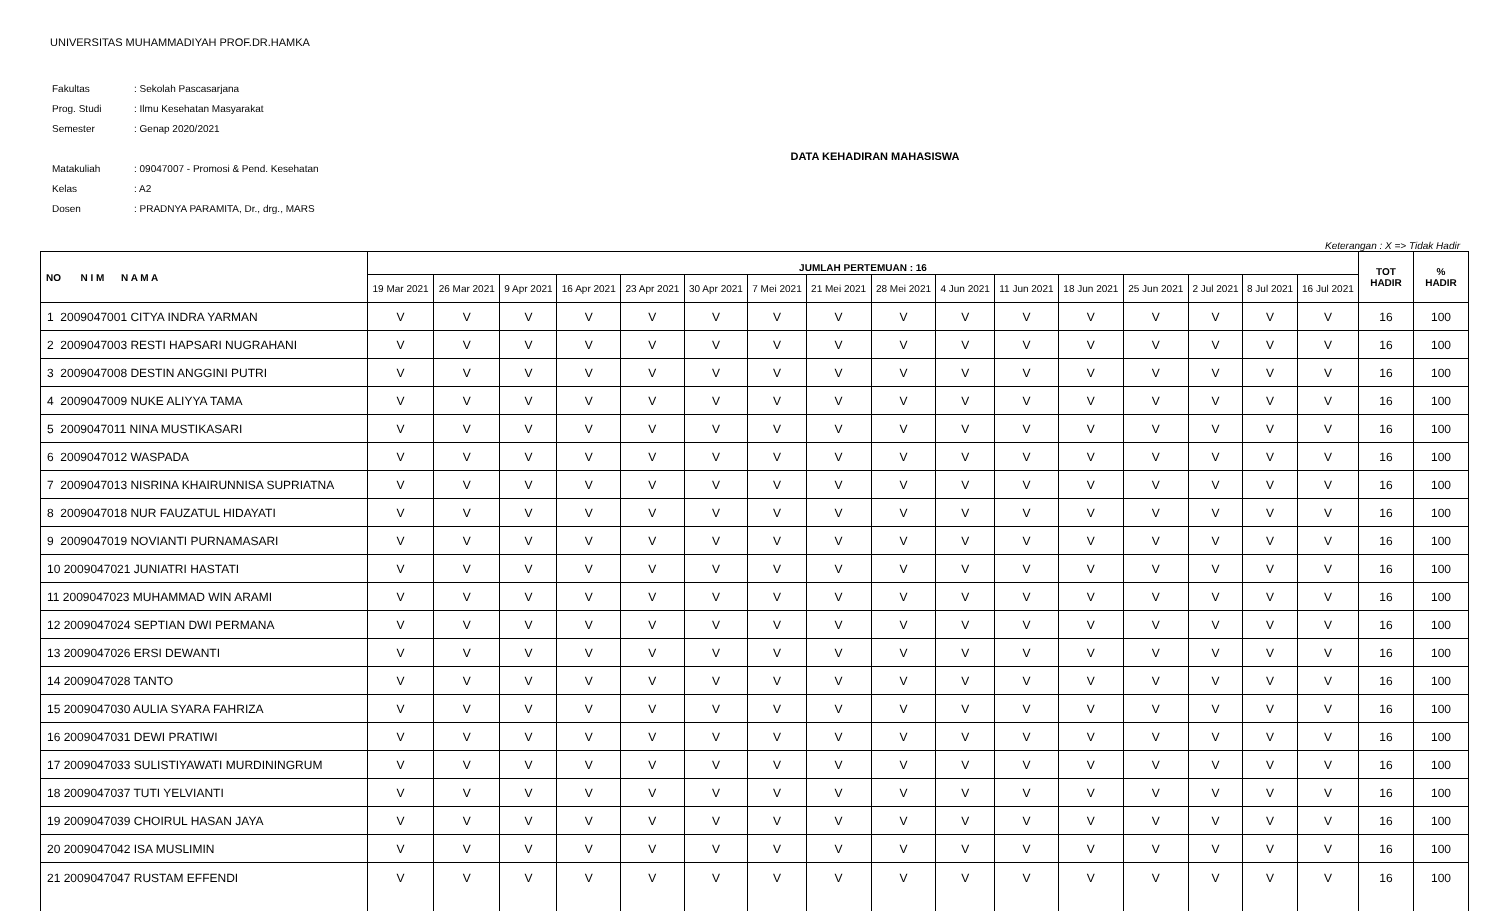UNIVERSITAS MUHAMMADIYAH PROF.DR.HAMKA
| Fakultas | : Sekolah Pascasarjana |
| Prog. Studi | : Ilmu Kesehatan Masyarakat |
| Semester | : Genap 2020/2021 |
| Matakuliah | : 09047007 - Promosi & Pend. Kesehatan |
| Kelas | : A2 |
| Dosen | : PRADNYA PARAMITA, Dr., drg., MARS |
DATA KEHADIRAN MAHASISWA
Keterangan : X => Tidak Hadir
| NO N I M N A M A | JUMLAH PERTEMUAN : 16 | | | | | | | | | | | | | | | | TOT HADIR | % HADIR |
| --- | --- | --- | --- | --- | --- | --- | --- | --- | --- | --- | --- | --- | --- | --- | --- | --- | --- | --- |
| | 19 Mar 2021 | 26 Mar 2021 | 9 Apr 2021 | 16 Apr 2021 | 23 Apr 2021 | 30 Apr 2021 | 7 Mei 2021 | 21 Mei 2021 | 28 Mei 2021 | 4 Jun 2021 | 11 Jun 2021 | 18 Jun 2021 | 25 Jun 2021 | 2 Jul 2021 | 8 Jul 2021 | 16 Jul 2021 | | |
| 1 2009047001 CITYA INDRA YARMAN | V | V | V | V | V | V | V | V | V | V | V | V | V | V | V | V | 16 | 100 |
| 2 2009047003 RESTI HAPSARI NUGRAHANI | V | V | V | V | V | V | V | V | V | V | V | V | V | V | V | V | 16 | 100 |
| 3 2009047008 DESTIN ANGGINI PUTRI | V | V | V | V | V | V | V | V | V | V | V | V | V | V | V | V | 16 | 100 |
| 4 2009047009 NUKE ALIYYA TAMA | V | V | V | V | V | V | V | V | V | V | V | V | V | V | V | V | 16 | 100 |
| 5 2009047011 NINA MUSTIKASARI | V | V | V | V | V | V | V | V | V | V | V | V | V | V | V | V | 16 | 100 |
| 6 2009047012 WASPADA | V | V | V | V | V | V | V | V | V | V | V | V | V | V | V | V | 16 | 100 |
| 7 2009047013 NISRINA KHAIRUNNISA SUPRIATNA | V | V | V | V | V | V | V | V | V | V | V | V | V | V | V | V | 16 | 100 |
| 8 2009047018 NUR FAUZATUL HIDAYATI | V | V | V | V | V | V | V | V | V | V | V | V | V | V | V | V | 16 | 100 |
| 9 2009047019 NOVIANTI PURNAMASARI | V | V | V | V | V | V | V | V | V | V | V | V | V | V | V | V | 16 | 100 |
| 10 2009047021 JUNIATRI HASTATI | V | V | V | V | V | V | V | V | V | V | V | V | V | V | V | V | 16 | 100 |
| 11 2009047023 MUHAMMAD WIN ARAMI | V | V | V | V | V | V | V | V | V | V | V | V | V | V | V | V | 16 | 100 |
| 12 2009047024 SEPTIAN DWI PERMANA | V | V | V | V | V | V | V | V | V | V | V | V | V | V | V | V | 16 | 100 |
| 13 2009047026 ERSI DEWANTI | V | V | V | V | V | V | V | V | V | V | V | V | V | V | V | V | 16 | 100 |
| 14 2009047028 TANTO | V | V | V | V | V | V | V | V | V | V | V | V | V | V | V | V | 16 | 100 |
| 15 2009047030 AULIA SYARA FAHRIZA | V | V | V | V | V | V | V | V | V | V | V | V | V | V | V | V | 16 | 100 |
| 16 2009047031 DEWI PRATIWI | V | V | V | V | V | V | V | V | V | V | V | V | V | V | V | V | 16 | 100 |
| 17 2009047033 SULISTIYAWATI MURDININGRUM | V | V | V | V | V | V | V | V | V | V | V | V | V | V | V | V | 16 | 100 |
| 18 2009047037 TUTI YELVIANTI | V | V | V | V | V | V | V | V | V | V | V | V | V | V | V | V | 16 | 100 |
| 19 2009047039 CHOIRUL HASAN JAYA | V | V | V | V | V | V | V | V | V | V | V | V | V | V | V | V | 16 | 100 |
| 20 2009047042 ISA MUSLIMIN | V | V | V | V | V | V | V | V | V | V | V | V | V | V | V | V | 16 | 100 |
| 21 2009047047 RUSTAM EFFENDI | V | V | V | V | V | V | V | V | V | V | V | V | V | V | V | V | 16 | 100 |